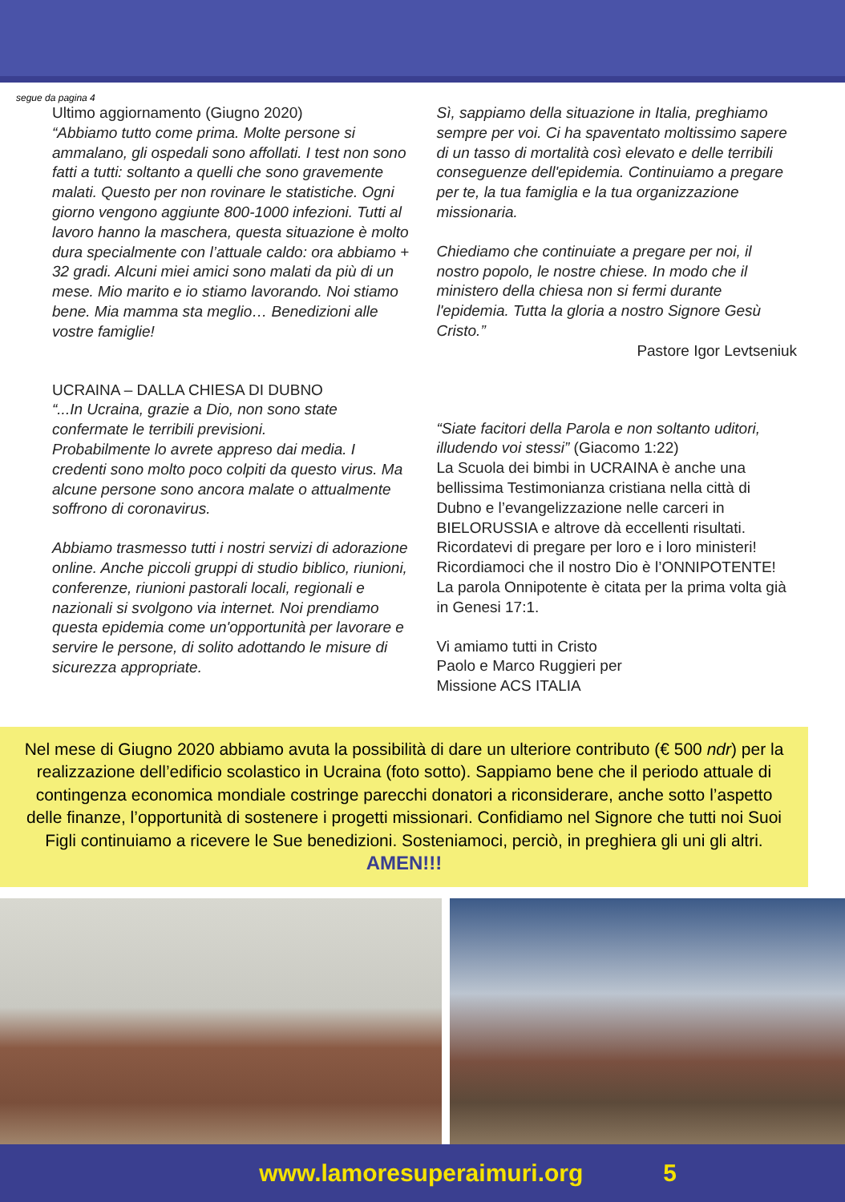segue da pagina 4
Ultimo aggiornamento (Giugno 2020)
“Abbiamo tutto come prima. Molte persone si ammalano, gli ospedali sono affollati. I test non sono fatti a tutti: soltanto a quelli che sono gravemente malati. Questo per non rovinare le statistiche. Ogni giorno vengono aggiunte 800-1000 infezioni. Tutti al lavoro hanno la maschera, questa situazione è molto dura specialmente con l’attuale caldo: ora abbiamo + 32 gradi. Alcuni miei amici sono malati da più di un mese. Mio marito e io stiamo lavorando. Noi stiamo bene. Mia mamma sta meglio… Benedizioni alle vostre famiglie!
UCRAINA – DALLA CHIESA DI DUBNO
“...In Ucraina, grazie a Dio, non sono state confermate le terribili previsioni.
Probabilmente lo avrete appreso dai media. I credenti sono molto poco colpiti da questo virus. Ma alcune persone sono ancora malate o attualmente soffrono di coronavirus.
Abbiamo trasmesso tutti i nostri servizi di adorazione online. Anche piccoli gruppi di studio biblico, riunioni, conferenze, riunioni pastorali locali, regionali e nazionali si svolgono via internet. Noi prendiamo questa epidemia come un'opportunità per lavorare e servire le persone, di solito adottando le misure di sicurezza appropriate.
Sì, sappiamo della situazione in Italia, preghiamo sempre per voi. Ci ha spaventato moltissimo sapere di un tasso di mortalità così elevato e delle terribili conseguenze dell'epidemia. Continuiamo a pregare per te, la tua famiglia e la tua organizzazione missionaria.
Chiediamo che continuiate a pregare per noi, il nostro popolo, le nostre chiese. In modo che il ministero della chiesa non si fermi durante l'epidemia. Tutta la gloria a nostro Signore Gesù Cristo.”
Pastore Igor Levtseniuk
“Siate facitori della Parola e non soltanto uditori, illudendo voi stessi” (Giacomo 1:22)
La Scuola dei bimbi in UCRAINA è anche una bellissima Testimonianza cristiana nella città di Dubno e l’evangelizzazione nelle carceri in BIELORUSSIA e altrove dà eccellenti risultati. Ricordatevi di pregare per loro e i loro ministeri! Ricordiamoci che il nostro Dio è l’ONNIPOTENTE!
La parola Onnipotente è citata per la prima volta già in Genesi 17:1.
Vi amiamo tutti in Cristo
Paolo e Marco Ruggieri per
Missione ACS ITALIA
Nel mese di Giugno 2020 abbiamo avuta la possibilità di dare un ulteriore contributo (€ 500 ndr) per la realizzazione dell’edificio scolastico in Ucraina (foto sotto). Sappiamo bene che il periodo attuale di contingenza economica mondiale costringe parecchi donatori a riconsiderare, anche sotto l’aspetto delle finanze, l’opportunità di sostenere i progetti missionari. Confidiamo nel Signore che tutti noi Suoi Figli continuiamo a ricevere le Sue benedizioni. Sosteniamoci, perciò, in preghiera gli uni gli altri. AMEN!!!
www.lamoresuperaimuri.org 5